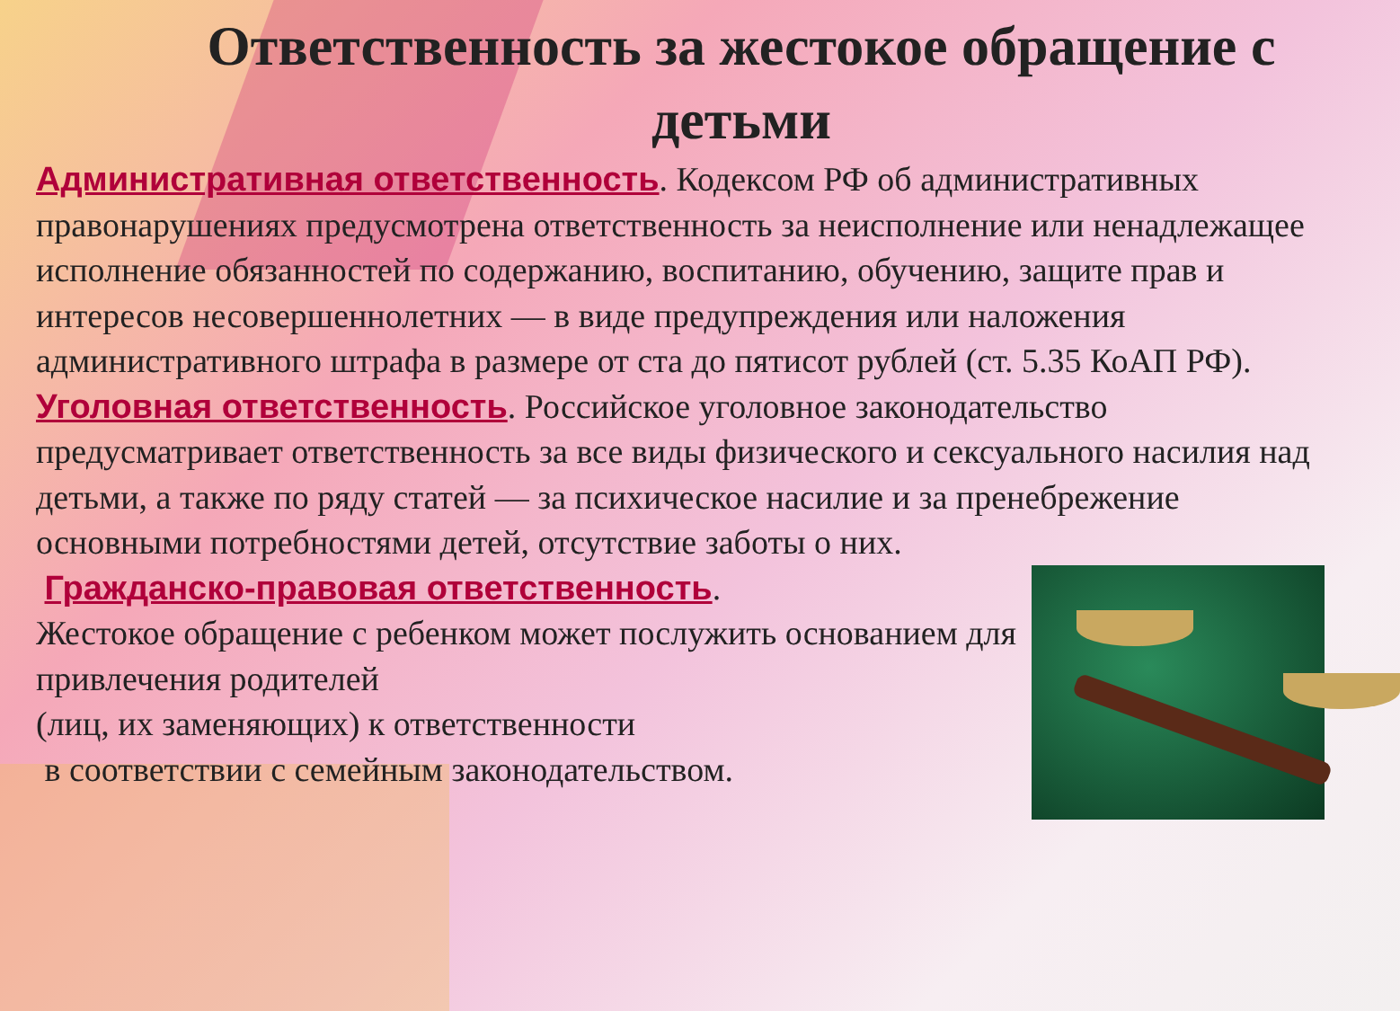Ответственность за жестокое обращение с детьми
Административная ответственность. Кодексом РФ об административных правонарушениях предусмотрена ответственность за неисполнение или ненадлежащее исполнение обязанностей по содержанию, воспитанию, обучению, защите прав и интересов несовершеннолетних — в виде предупреждения или наложения административного штрафа в размере от ста до пятисот рублей (ст. 5.35 КоАП РФ).
Уголовная ответственность. Российское уголовное законодательство предусматривает ответственность за все виды физического и сексуального насилия над детьми, а также по ряду статей — за психическое насилие и за пренебрежение основными потребностями детей, отсутствие заботы о них.
Гражданско-правовая ответственность.
Жестокое обращение с ребенком может послужить основанием для привлечения родителей
(лиц, их заменяющих) к ответственности
в соответствии с семейным законодательством.